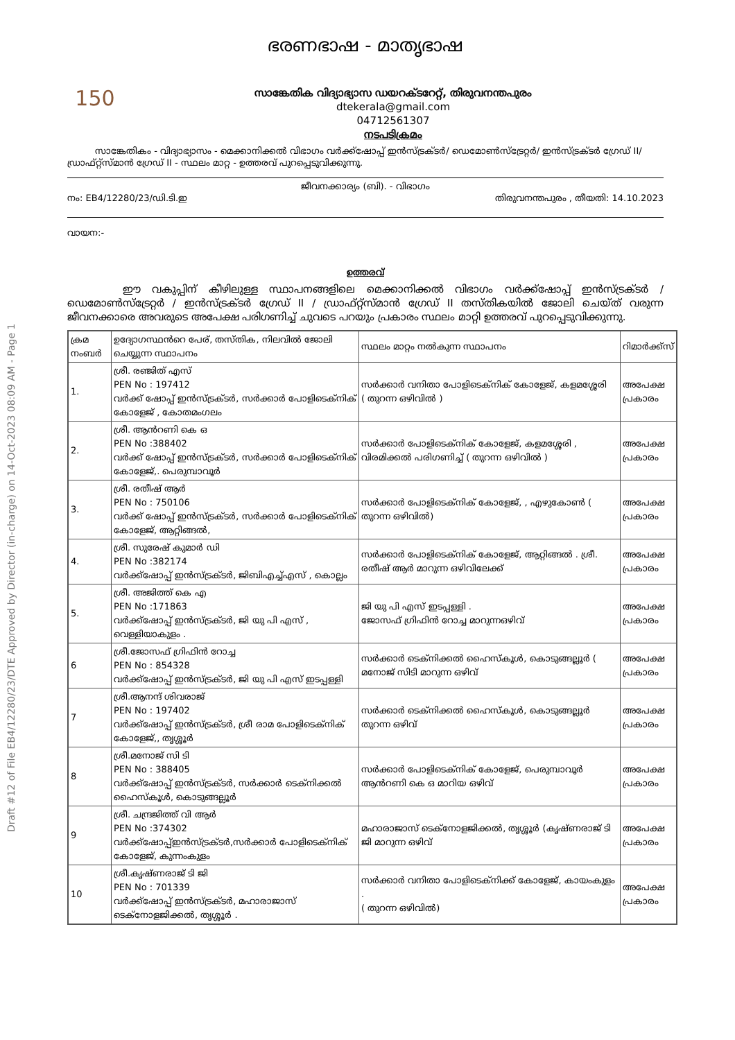Draft #12 of File EB4/12280/23/DTE Approved by Director (in-charge) on 14-Oct-2023 08:09 AM - Page 1
ഭരണഭാഷ - മാതൃഭാഷ
150
സാങ്കേതിക വിദ്യാഭ്യാസ ഡയറക്ടറേറ്റ്, തിരുവനന്തപുരം
dtekerala@gmail.com
04712561307
നടപടിക്രമം
സാങ്കേതികം - വിദ്യാഭ്യാസം - മെക്കാനിക്കൽ വിഭാഗം വർക്ക്ഷോപ്പ് ഇൻസ്ട്രക്ടർ/ ഡെമോൺസ്ട്രേറ്റർ/ ഇൻസ്ട്രക്ടർ ഗ്രേഡ് II/ഡ്രാഫ്റ്റ്സ്മാൻ ഗ്രേഡ് II - സ്ഥലം മാറ്റ - ഉത്തരവ് പുറപ്പെടുവിക്കുന്നു.
ജീവനക്കാര്യം (ബി). - വിഭാഗം
നം: EB4/12280/23/ഡി.ടി.ഇ തിരുവനന്തപുരം , തീയതി: 14.10.2023
വായന:-
ഉത്തരവ്
ഈ വകുപ്പിന് കീഴിലുള്ള സ്ഥാപനങ്ങളിലെ മെക്കാനിക്കൽ വിഭാഗം വർക്ക്ഷോപ്പ് ഇൻസ്ട്രക്ടർ / ഡെമോൺസ്ട്രേറ്റർ / ഇൻസ്ട്രക്ടർ ഗ്രേഡ് II / ഡ്രാഫ്റ്റ്സ്മാൻ ഗ്രേഡ് II തസ്തികയിൽ ജോലി ചെയ്ത് വരുന്ന ജീവനക്കാരെ അവരുടെ അപേക്ഷ പരിഗണിച്ച് ചുവടെ പറയും പ്രകാരം സ്ഥലം മാറ്റി ഉത്തരവ് പുറപ്പെടുവിക്കുന്നു.
| ക്രമ നംബർ | ഉദ്യോഗസ്ഥൻറെ പേര്, തസ്തിക, നിലവിൽ ജോലി ചെയ്യുന്ന സ്ഥാപനം | സ്ഥലം മാറ്റം നൽകുന്ന സ്ഥാപനം | റിമാർക്ക്സ് |
| 1. | ശ്രീ. രഞ്ജിത് എസ് PEN No : 197412 വർക്ക് ഷോപ്പ് ഇൻസ്ട്രക്ടർ, സർക്കാർ പോളിടെക്നിക് കോളേജ് , കോതമംഗലം | സർക്കാർ വനിതാ പോളിടെക്നിക് കോളേജ്, കളമശ്ശേരി ( തുറന്ന ഒഴിവിൽ ) | അപേക്ഷ പ്രകാരം |
| 2. | ശ്രീ. ആൻറണി കെ ഒ PEN No :388402 വർക്ക് ഷോപ്പ് ഇൻസ്ട്രക്ടർ, സർക്കാർ പോളിടെക്നിക് കോളേജ്,. പെരുമ്പാവൂർ | സർക്കാർ പോളിടെക്നിക് കോളേജ്, കളമശ്ശേരി , വിരമിക്കൽ പരിഗണിച്ച് ( തുറന്ന ഒഴിവിൽ ) | അപേക്ഷ പ്രകാരം |
| 3. | ശ്രീ. രതീഷ് ആർ PEN No : 750106 വർക്ക് ഷോപ്പ് ഇൻസ്ട്രക്ടർ, സർക്കാർ പോളിടെക്നിക് കോളേജ്, ആറ്റിങ്ങൽ, | സർക്കാർ പോളിടെക്നിക് കോളേജ്, , എഴുകോൺ ( തുറന്ന ഒഴിവിൽ) | അപേക്ഷ പ്രകാരം |
| 4. | ശ്രീ. സുരേഷ് കുമാർ ഡി PEN No :382174 വർക്ക്ഷോപ്പ് ഇൻസ്ട്രക്ടർ, ജിബിഎച്ച്എസ് , കൊല്ലം | സർക്കാർ പോളിടെക്നിക് കോളേജ്, ആറ്റിങ്ങൽ . ശ്രീ. രതീഷ് ആർ മാറുന്ന ഒഴിവിലേക്ക് | അപേക്ഷ പ്രകാരം |
| 5. | ശ്രീ. അജിത്ത് കെ എ PEN No :171863 വർക്ക്ഷോപ്പ് ഇൻസ്ട്രക്ടർ, ജി യു പി എസ് , വെള്ളിയാകുളം . | ജി യു പി എസ് ഇടപ്പള്ളി . ജോസഫ് ഗ്രിഫിൻ റോച്ച മാറുന്നഒഴിവ് | അപേക്ഷ പ്രകാരം |
| 6 | ശ്രീ.ജോസഫ് ഗ്രിഫിൻ റോച്ച PEN No : 854328 വർക്ക്ഷോപ്പ് ഇൻസ്ട്രക്ടർ, ജി യു പി എസ് ഇടപ്പള്ളി | സർക്കാർ ടെക്നിക്കൽ ഹൈസ്കൂൾ, കൊടുങ്ങല്ലൂർ ( മനോജ് സിടി മാറുന്ന ഒഴിവ് | അപേക്ഷ പ്രകാരം |
| 7 | ശ്രീ.ആനന്ദ് ശിവരാജ് PEN No : 197402 വർക്ക്ഷോപ്പ് ഇൻസ്ട്രക്ടർ, ശ്രീ രാമ പോളിടെക്നിക് കോളേജ്,, തൃശ്ശൂർ | സർക്കാർ ടെക്നിക്കൽ ഹൈസ്കൂൾ, കൊടുങ്ങല്ലൂർ തുറന്ന ഒഴിവ് | അപേക്ഷ പ്രകാരം |
| 8 | ശ്രീ.മനോജ് സി ടി PEN No : 388405 വർക്ക്ഷോപ്പ് ഇൻസ്ട്രക്ടർ, സർക്കാർ ടെക്നിക്കൽ ഹൈസ്കൂൾ, കൊടുങ്ങല്ലൂർ | സർക്കാർ പോളിടെക്നിക് കോളേജ്, പെരുമ്പാവൂർ ആൻറണി കെ ഒ മാറിയ ഒഴിവ് | അപേക്ഷ പ്രകാരം |
| 9 | ശ്രീ. ചന്ദ്രജിത്ത് വി ആർ PEN No :374302 വർക്ക്ഷോപ്പ്ഇൻസ്ട്രക്ടർ,സർക്കാർ പോളിടെക്നിക് കോളേജ്, കുന്നംകുളം | മഹാരാജാസ് ടെക്നോളജിക്കൽ, തൃശ്ശൂർ (കൃഷ്ണരാജ് ടി ജി മാറുന്ന ഒഴിവ് | അപേക്ഷ പ്രകാരം |
| 10 | ശ്രീ.കൃഷ്ണരാജ് ടി ജി PEN No : 701339 വർക്ക്ഷോപ്പ് ഇൻസ്ട്രക്ടർ, മഹാരാജാസ് ടെക്നോളജിക്കൽ, തൃശ്ശൂർ . | സർക്കാർ വനിതാ പോളിടെക്നിക്ക് കോളേജ്, കായംകുളം . ( തുറന്ന ഒഴിവിൽ) | അപേക്ഷ പ്രകാരം |